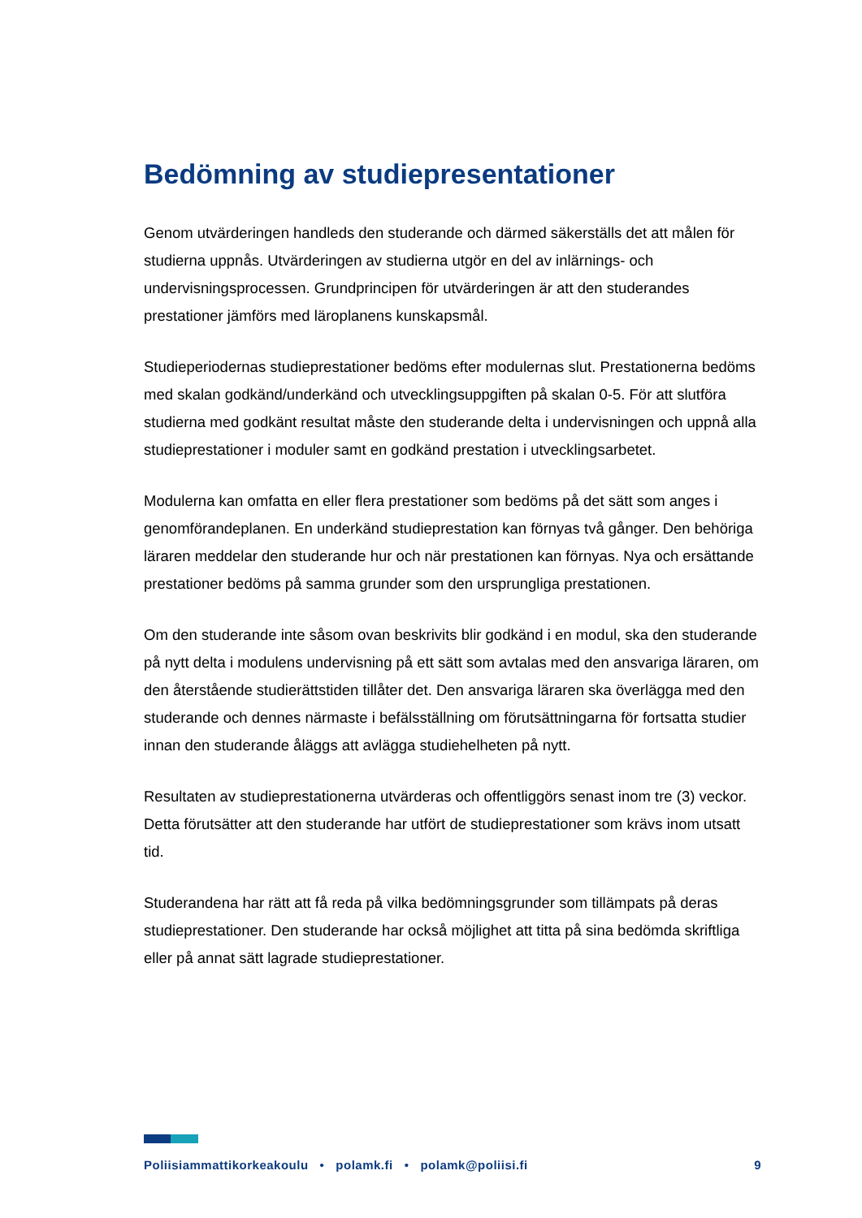Bedömning av studiepresentationer
Genom utvärderingen handleds den studerande och därmed säkerställs det att målen för studierna uppnås. Utvärderingen av studierna utgör en del av inlärnings- och undervisningsprocessen. Grundprincipen för utvärderingen är att den studerandes prestationer jämförs med läroplanens kunskapsmål.
Studieperiodernas studieprestationer bedöms efter modulernas slut. Prestationerna bedöms med skalan godkänd/underkänd och utvecklingsuppgiften på skalan 0-5. För att slutföra studierna med godkänt resultat måste den studerande delta i undervisningen och uppnå alla studieprestationer i moduler samt en godkänd prestation i utvecklingsarbetet.
Modulerna kan omfatta en eller flera prestationer som bedöms på det sätt som anges i genomförandeplanen. En underkänd studieprestation kan förnyas två gånger. Den behöriga läraren meddelar den studerande hur och när prestationen kan förnyas. Nya och ersättande prestationer bedöms på samma grunder som den ursprungliga prestationen.
Om den studerande inte såsom ovan beskrivits blir godkänd i en modul, ska den studerande på nytt delta i modulens undervisning på ett sätt som avtalas med den ansvariga läraren, om den återstående studierättstiden tillåter det. Den ansvariga läraren ska överlägga med den studerande och dennes närmaste i befälsställning om förutsättningarna för fortsatta studier innan den studerande åläggs att avlägga studiehelheten på nytt.
Resultaten av studieprestationerna utvärderas och offentliggörs senast inom tre (3) veckor. Detta förutsätter att den studerande har utfört de studieprestationer som krävs inom utsatt tid.
Studerandena har rätt att få reda på vilka bedömningsgrunder som tillämpats på deras studieprestationer. Den studerande har också möjlighet att titta på sina bedömda skriftliga eller på annat sätt lagrade studieprestationer.
Poliisiammattikorkeakoulu • polamk.fi • polamk@poliisi.fi 9